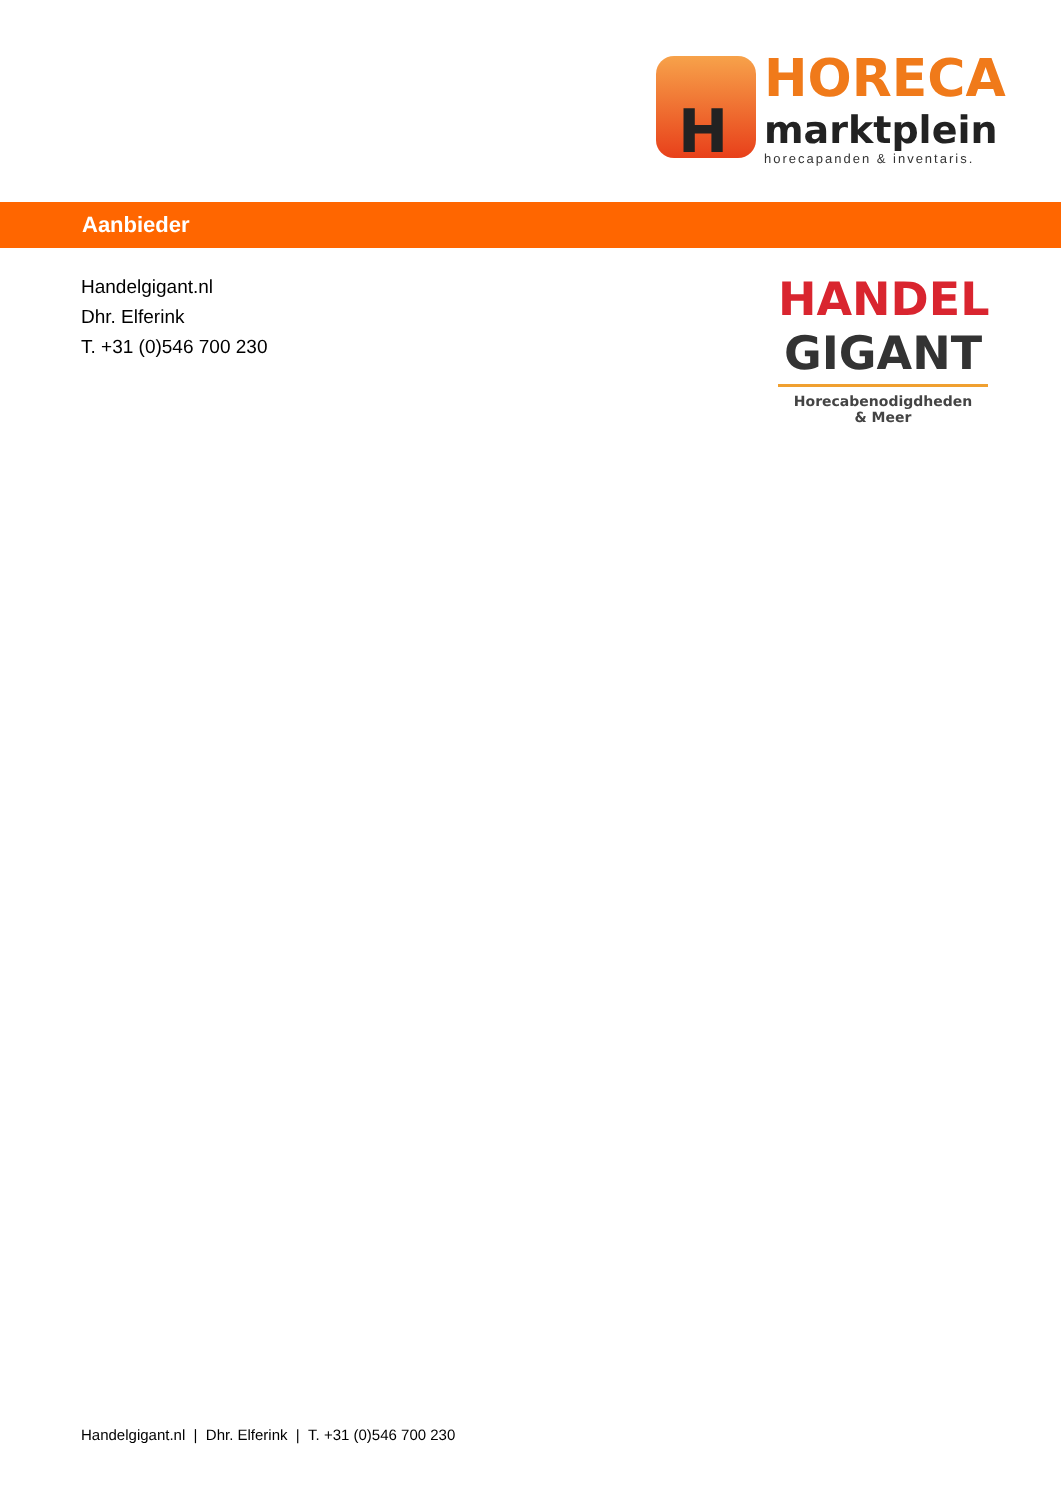H
HORECA
marktplein
horecapanden & inventaris.
Aanbieder
Handelgigant.nl
Dhr. Elferink
T. +31 (0)546 700 230
HANDEL
GIGANT
Horecabenodigdheden
& Meer
Handelgigant.nl | Dhr. Elferink | T. +31 (0)546 700 230